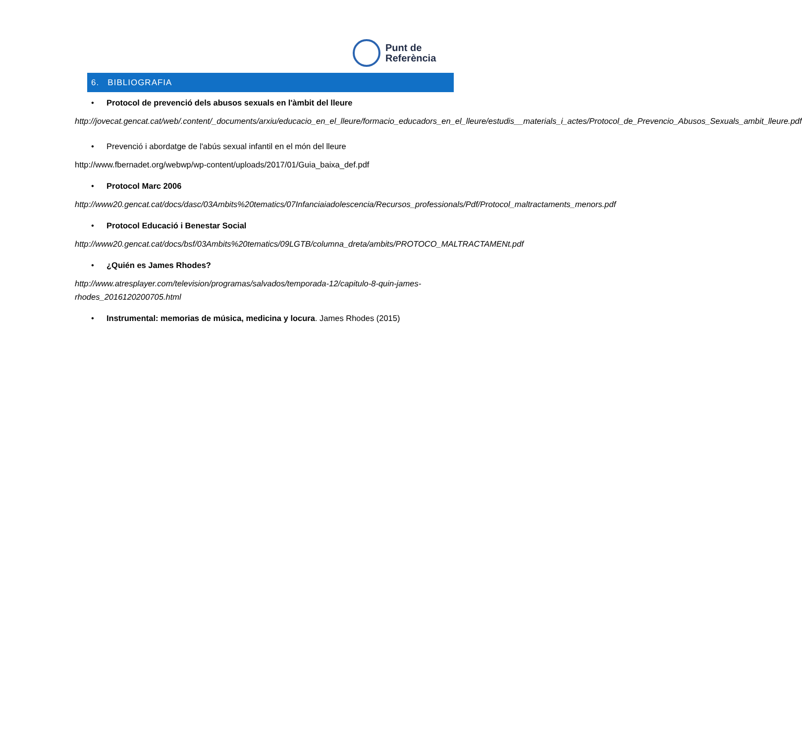Punt de
Referència
6. BIBLIOGRAFIA
• Protocol de prevenció dels abusos sexuals en l'àmbit del lleure
http://jovecat.gencat.cat/web/.content/_documents/arxiu/educacio_en_el_lleure/formacio_educadors_en_el_lleure/estudis__materials_i_actes/Protocol_de_Prevencio_Abusos_Sexuals_ambit_lleure.pdf
• Prevenció i abordatge de l'abús sexual infantil en el món del lleure
http://www.fbernadet.org/webwp/wp-content/uploads/2017/01/Guia_baixa_def.pdf
• Protocol Marc 2006
http://www20.gencat.cat/docs/dasc/03Ambits%20tematics/07Infanciaiadolescencia/Recursos_professionals/Pdf/Protocol_maltractaments_menors.pdf
• Protocol Educació i Benestar Social
http://www20.gencat.cat/docs/bsf/03Ambits%20tematics/09LGTB/columna_dreta/ambits/PROTOCO_MALTRACTAMENt.pdf
• ¿Quién es James Rhodes?
http://www.atresplayer.com/television/programas/salvados/temporada-12/capitulo-8-quin-james-rhodes_2016120200705.html
• Instrumental: memorias de música, medicina y locura. James Rhodes (2015)